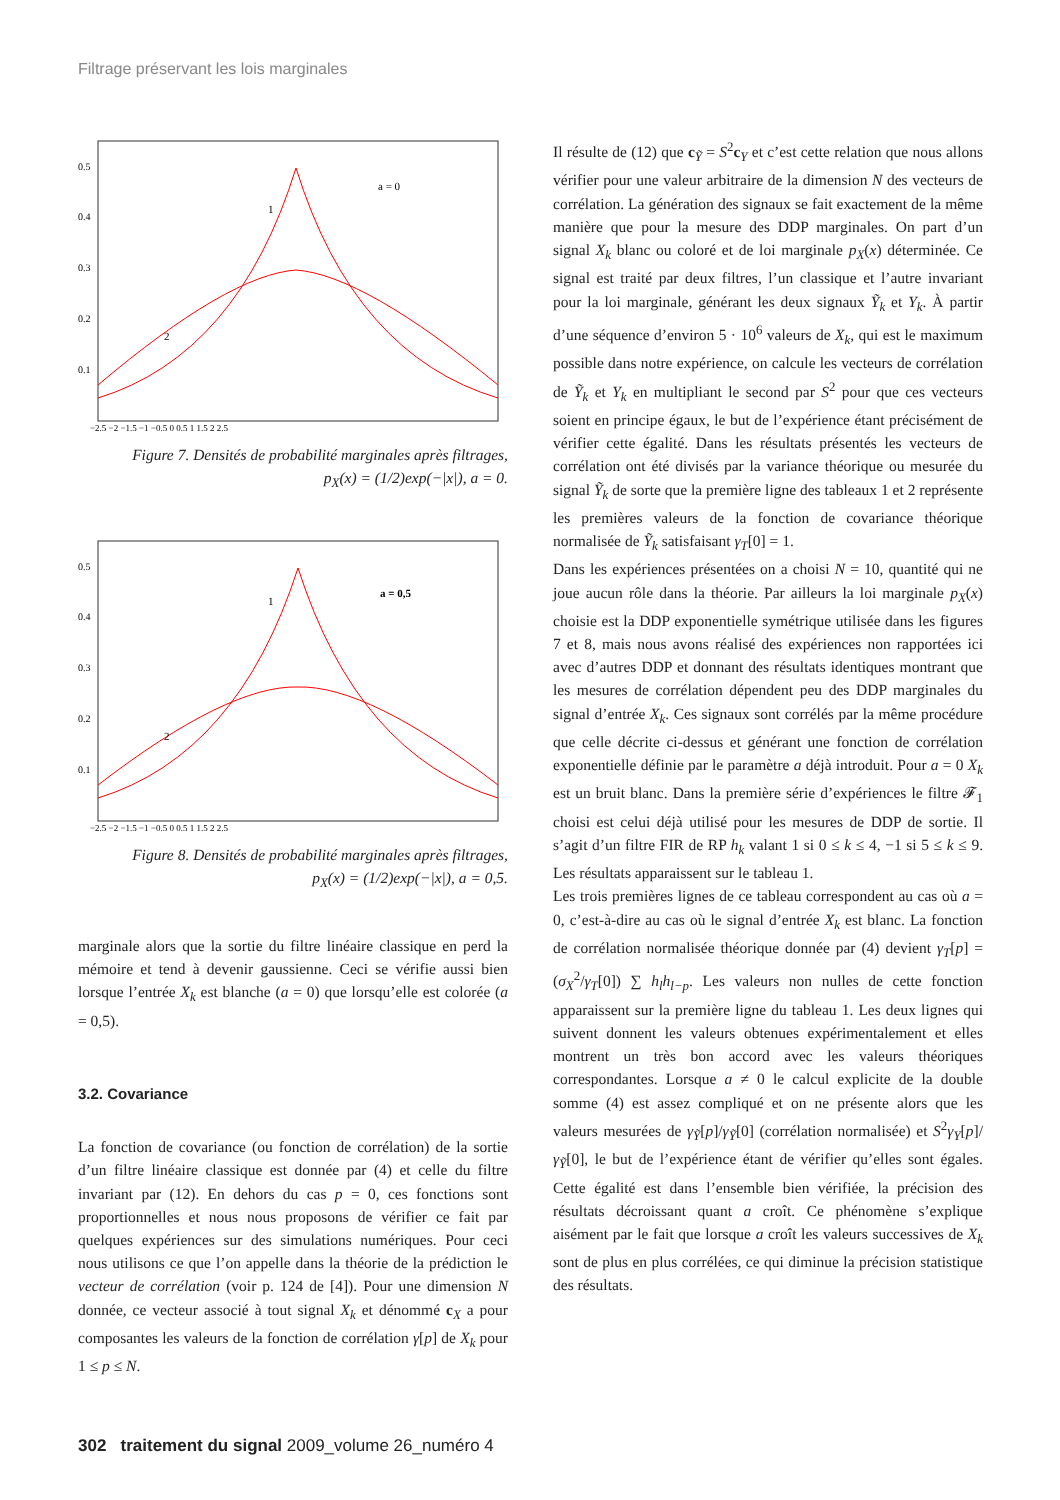Filtrage préservant les lois marginales
0.5
0.4
0.3
0.2
0.1
−2.5 −2 −1.5 −1 −0.5 0 0.5 1 1.5 2 2.5
a = 0
1
2
Figure 7. Densités de probabilité marginales après filtrages,
p<sub>X</sub>(x) = (1/2)exp(−|x|), a = 0.
0.5
0.4
0.3
0.2
0.1
−2.5 −2 −1.5 −1 −0.5 0 0.5 1 1.5 2 2.5
a = 0,5
1
2
Figure 8. Densités de probabilité marginales après filtrages,
p<sub>X</sub>(x) = (1/2)exp(−|x|), a = 0,5.
marginale alors que la sortie du filtre linéaire classique en perd la mémoire et tend à devenir gaussienne. Ceci se vérifie aussi bien lorsque l’entrée X<sub>k</sub> est blanche (a = 0) que lorsqu’elle est colorée (a = 0,5).
3.2. Covariance
La fonction de covariance (ou fonction de corrélation) de la sortie d’un filtre linéaire classique est donnée par (4) et celle du filtre invariant par (12). En dehors du cas p = 0, ces fonctions sont proportionnelles et nous nous proposons de vérifier ce fait par quelques expériences sur des simulations numériques. Pour ceci nous utilisons ce que l’on appelle dans la théorie de la prédiction le vecteur de corrélation (voir p. 124 de [4]). Pour une dimension N donnée, ce vecteur associé à tout signal X<sub>k</sub> et dénommé c<sub>X</sub> a pour composantes les valeurs de la fonction de corrélation γ[p] de X<sub>k</sub> pour 1 ≤ p ≤ N.
Il résulte de (12) que c<sub>Ỹ</sub> = S<sup>2</sup>c<sub>Y</sub> et c’est cette relation que nous allons vérifier pour une valeur arbitraire de la dimension N des vecteurs de corrélation. La génération des signaux se fait exactement de la même manière que pour la mesure des DDP marginales. On part d’un signal X<sub>k</sub> blanc ou coloré et de loi marginale p<sub>X</sub>(x) déterminée. Ce signal est traité par deux filtres, l’un classique et l’autre invariant pour la loi marginale, générant les deux signaux Ỹ<sub>k</sub> et Y<sub>k</sub>. À partir d’une séquence d’environ 5 · 10<sup>6</sup> valeurs de X<sub>k</sub>, qui est le maximum possible dans notre expérience, on calcule les vecteurs de corrélation de Ỹ<sub>k</sub> et Y<sub>k</sub> en multipliant le second par S<sup>2</sup> pour que ces vecteurs soient en principe égaux, le but de l’expérience étant précisément de vérifier cette égalité. Dans les résultats présentés les vecteurs de corrélation ont été divisés par la variance théorique ou mesurée du signal Ỹ<sub>k</sub> de sorte que la première ligne des tableaux 1 et 2 représente les premières valeurs de la fonction de covariance théorique normalisée de Ỹ<sub>k</sub> satisfaisant γ<sub>T</sub>[0] = 1.
Dans les expériences présentées on a choisi N = 10, quantité qui ne joue aucun rôle dans la théorie. Par ailleurs la loi marginale p<sub>X</sub>(x) choisie est la DDP exponentielle symétrique utilisée dans les figures 7 et 8, mais nous avons réalisé des expériences non rapportées ici avec d’autres DDP et donnant des résultats identiques montrant que les mesures de corrélation dépendent peu des DDP marginales du signal d’entrée X<sub>k</sub>. Ces signaux sont corrélés par la même procédure que celle décrite ci-dessus et générant une fonction de corrélation exponentielle définie par le paramètre a déjà introduit. Pour a = 0 X<sub>k</sub> est un bruit blanc. Dans la première série d’expériences le filtre 𝓕<sub>1</sub> choisi est celui déjà utilisé pour les mesures de DDP de sortie. Il s’agit d’un filtre FIR de RP h<sub>k</sub> valant 1 si 0 ≤ k ≤ 4, −1 si 5 ≤ k ≤ 9. Les résultats apparaissent sur le tableau 1.
Les trois premières lignes de ce tableau correspondent au cas où a = 0, c’est-à-dire au cas où le signal d’entrée X<sub>k</sub> est blanc. La fonction de corrélation normalisée théorique donnée par (4) devient γ<sub>T</sub>[p] = (σ<sub>X</sub><sup>2</sup>/γ<sub>T</sub>[0]) ∑ h<sub>l</sub>h<sub>l−p</sub>. Les valeurs non nulles de cette fonction apparaissent sur la première ligne du tableau 1. Les deux lignes qui suivent donnent les valeurs obtenues expérimentalement et elles montrent un très bon accord avec les valeurs théoriques correspondantes. Lorsque a ≠ 0 le calcul explicite de la double somme (4) est assez compliqué et on ne présente alors que les valeurs mesurées de γ<sub>Ỹ</sub>[p]/γ<sub>Ỹ</sub>[0] (corrélation normalisée) et S<sup>2</sup>γ<sub>Y</sub>[p]/γ<sub>Ỹ</sub>[0], le but de l’expérience étant de vérifier qu’elles sont égales. Cette égalité est dans l’ensemble bien vérifiée, la précision des résultats décroissant quant a croît. Ce phénomène s’explique aisément par le fait que lorsque a croît les valeurs successives de X<sub>k</sub> sont de plus en plus corrélées, ce qui diminue la précision statistique des résultats.
302 traitement du signal 2009_volume 26_numéro 4